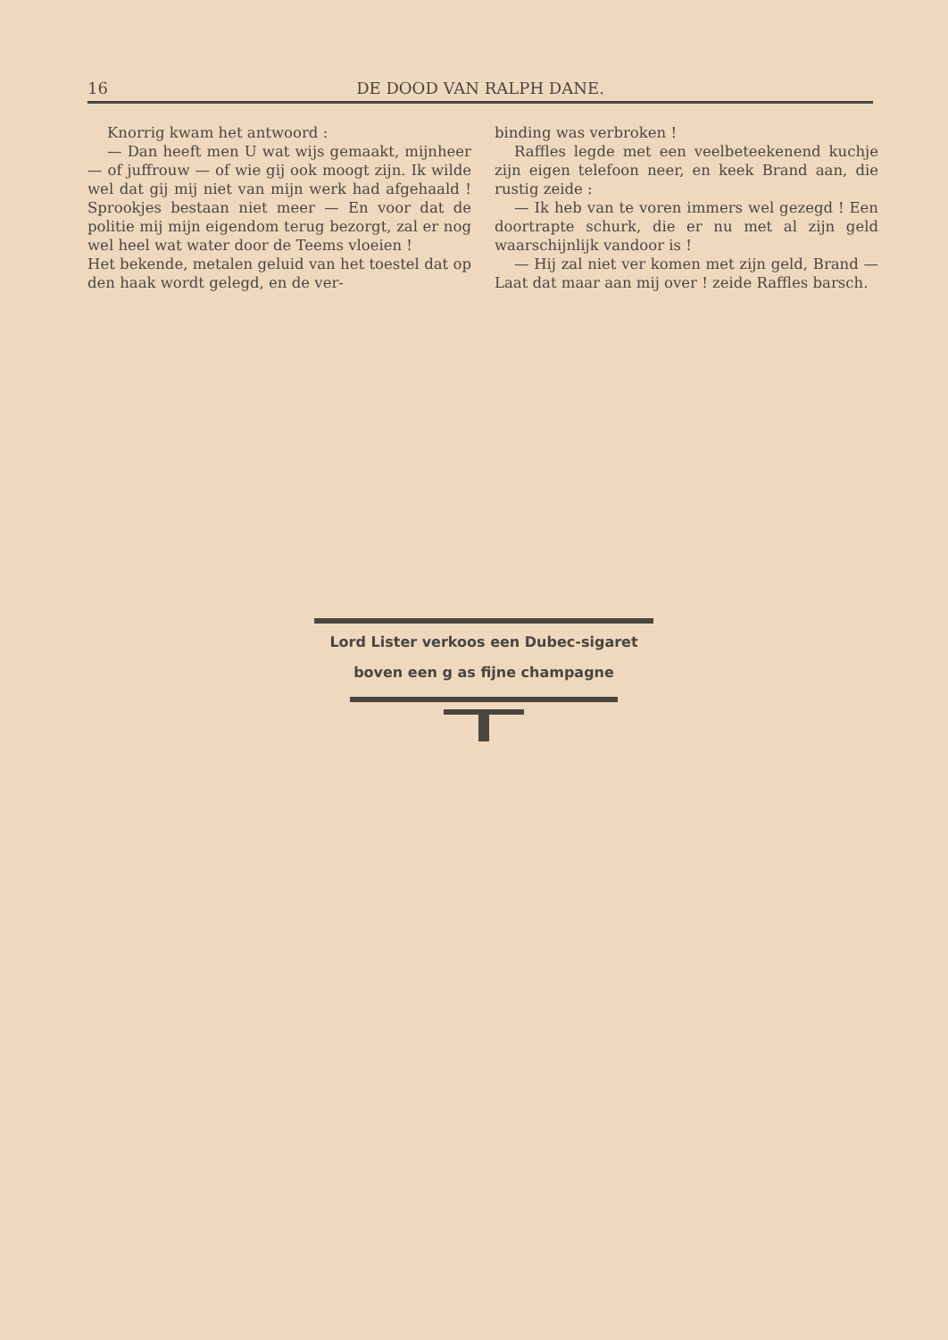16 DE DOOD VAN RALPH DANE.
Knorrig kwam het antwoord :
— Dan heeft men U wat wijs gemaakt, mijnheer — of juffrouw — of wie gij ook moogt zijn. Ik wilde wel dat gij mij niet van mijn werk had afgehaald ! Sprookjes bestaan niet meer — En voor dat de politie mij mijn eigendom terug bezorgt, zal er nog wel heel wat water door de Teems vloeien !
Het bekende, metalen geluid van het toestel dat op den haak wordt gelegd, en de ver-
binding was verbroken !
Raffles legde met een veelbeteekenend kuchje zijn eigen telefoon neer, en keek Brand aan, die rustig zeide :
— Ik heb van te voren immers wel gezegd ! Een doortrapte schurk, die er nu met al zijn geld waarschijnlijk vandoor is !
— Hij zal niet ver komen met zijn geld, Brand — Laat dat maar aan mij over ! zeide Raffles barsch.
Lord Lister verkoos een Dubec-sigaret
boven een g as fijne champagne